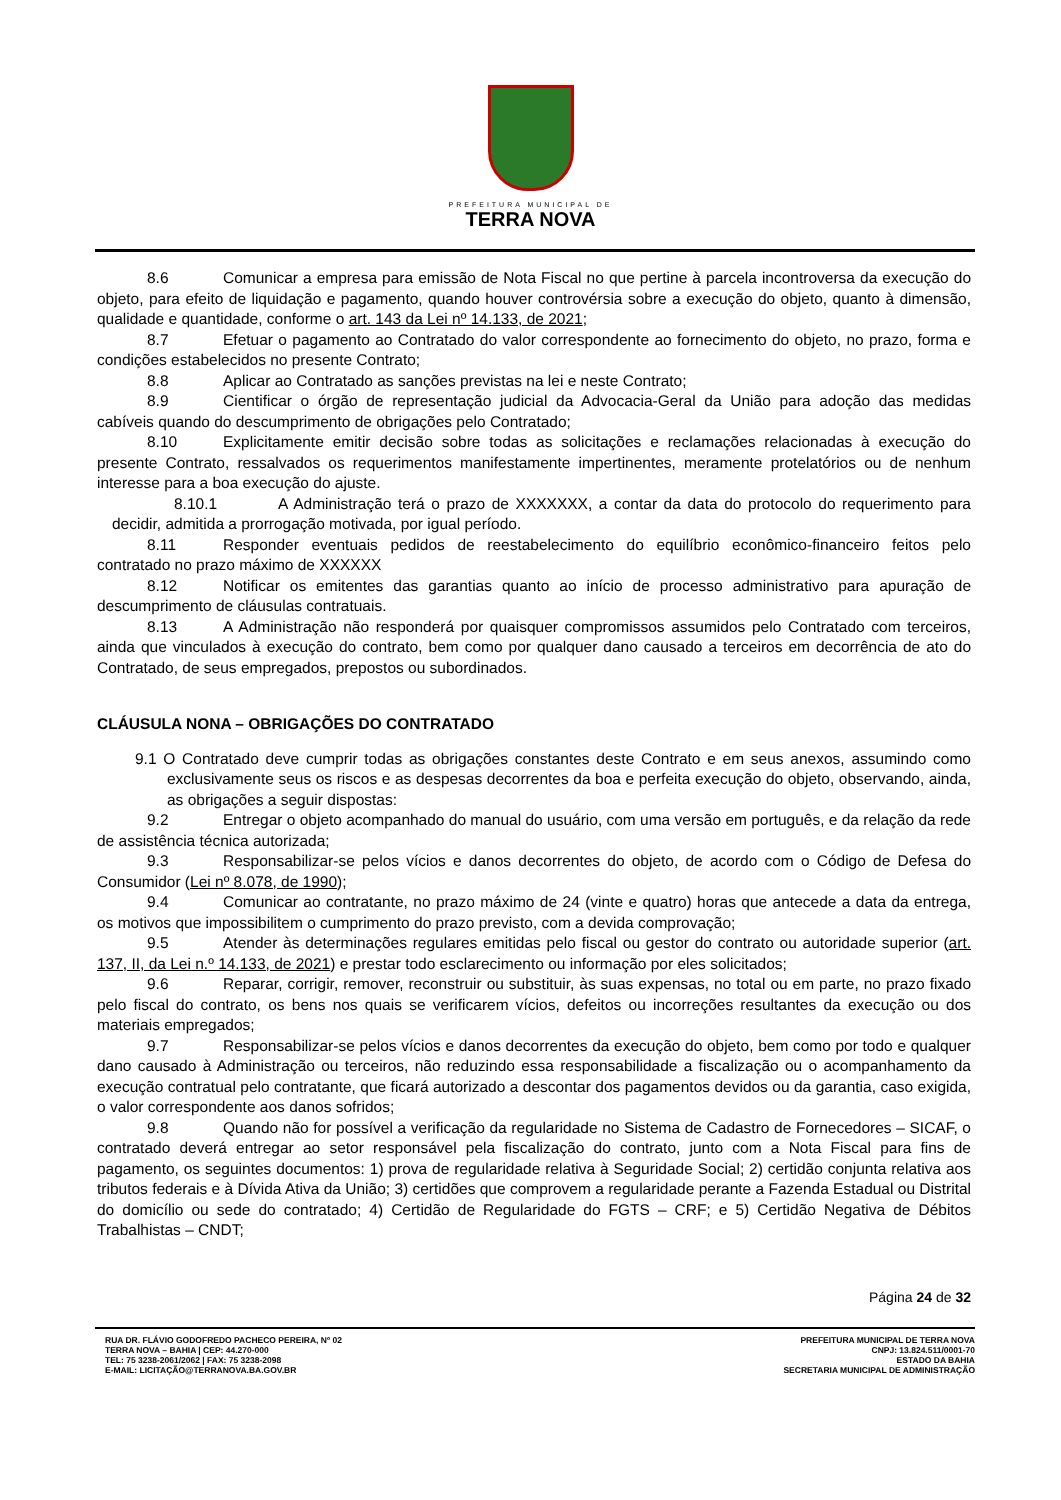PREFEITURA MUNICIPAL DE
TERRA NOVA
8.6 Comunicar a empresa para emissão de Nota Fiscal no que pertine à parcela incontroversa da execução do objeto, para efeito de liquidação e pagamento, quando houver controvérsia sobre a execução do objeto, quanto à dimensão, qualidade e quantidade, conforme o art. 143 da Lei nº 14.133, de 2021;
8.7 Efetuar o pagamento ao Contratado do valor correspondente ao fornecimento do objeto, no prazo, forma e condições estabelecidos no presente Contrato;
8.8 Aplicar ao Contratado as sanções previstas na lei e neste Contrato;
8.9 Cientificar o órgão de representação judicial da Advocacia-Geral da União para adoção das medidas cabíveis quando do descumprimento de obrigações pelo Contratado;
8.10 Explicitamente emitir decisão sobre todas as solicitações e reclamações relacionadas à execução do presente Contrato, ressalvados os requerimentos manifestamente impertinentes, meramente protelatórios ou de nenhum interesse para a boa execução do ajuste.
8.10.1 A Administração terá o prazo de XXXXXXX, a contar da data do protocolo do requerimento para decidir, admitida a prorrogação motivada, por igual período.
8.11 Responder eventuais pedidos de reestabelecimento do equilíbrio econômico-financeiro feitos pelo contratado no prazo máximo de XXXXXX
8.12 Notificar os emitentes das garantias quanto ao início de processo administrativo para apuração de descumprimento de cláusulas contratuais.
8.13 A Administração não responderá por quaisquer compromissos assumidos pelo Contratado com terceiros, ainda que vinculados à execução do contrato, bem como por qualquer dano causado a terceiros em decorrência de ato do Contratado, de seus empregados, prepostos ou subordinados.
CLÁUSULA NONA – OBRIGAÇÕES DO CONTRATADO
9.1 O Contratado deve cumprir todas as obrigações constantes deste Contrato e em seus anexos, assumindo como exclusivamente seus os riscos e as despesas decorrentes da boa e perfeita execução do objeto, observando, ainda, as obrigações a seguir dispostas:
9.2 Entregar o objeto acompanhado do manual do usuário, com uma versão em português, e da relação da rede de assistência técnica autorizada;
9.3 Responsabilizar-se pelos vícios e danos decorrentes do objeto, de acordo com o Código de Defesa do Consumidor (Lei nº 8.078, de 1990);
9.4 Comunicar ao contratante, no prazo máximo de 24 (vinte e quatro) horas que antecede a data da entrega, os motivos que impossibilitem o cumprimento do prazo previsto, com a devida comprovação;
9.5 Atender às determinações regulares emitidas pelo fiscal ou gestor do contrato ou autoridade superior (art. 137, II, da Lei n.º 14.133, de 2021) e prestar todo esclarecimento ou informação por eles solicitados;
9.6 Reparar, corrigir, remover, reconstruir ou substituir, às suas expensas, no total ou em parte, no prazo fixado pelo fiscal do contrato, os bens nos quais se verificarem vícios, defeitos ou incorreções resultantes da execução ou dos materiais empregados;
9.7 Responsabilizar-se pelos vícios e danos decorrentes da execução do objeto, bem como por todo e qualquer dano causado à Administração ou terceiros, não reduzindo essa responsabilidade a fiscalização ou o acompanhamento da execução contratual pelo contratante, que ficará autorizado a descontar dos pagamentos devidos ou da garantia, caso exigida, o valor correspondente aos danos sofridos;
9.8 Quando não for possível a verificação da regularidade no Sistema de Cadastro de Fornecedores – SICAF, o contratado deverá entregar ao setor responsável pela fiscalização do contrato, junto com a Nota Fiscal para fins de pagamento, os seguintes documentos: 1) prova de regularidade relativa à Seguridade Social; 2) certidão conjunta relativa aos tributos federais e à Dívida Ativa da União; 3) certidões que comprovem a regularidade perante a Fazenda Estadual ou Distrital do domicílio ou sede do contratado; 4) Certidão de Regularidade do FGTS – CRF; e 5) Certidão Negativa de Débitos Trabalhistas – CNDT;
Página 24 de 32
RUA DR. FLÁVIO GODOFREDO PACHECO PEREIRA, Nº 02
TERRA NOVA – BAHIA | CEP: 44.270-000
TEL: 75 3238-2061/2062 | FAX: 75 3238-2098
E-MAIL: LICITAÇÃO@TERRANOVA.BA.GOV.BR
PREFEITURA MUNICIPAL DE TERRA NOVA
CNPJ: 13.824.511/0001-70
ESTADO DA BAHIA
SECRETARIA MUNICIPAL DE ADMINISTRAÇÃO